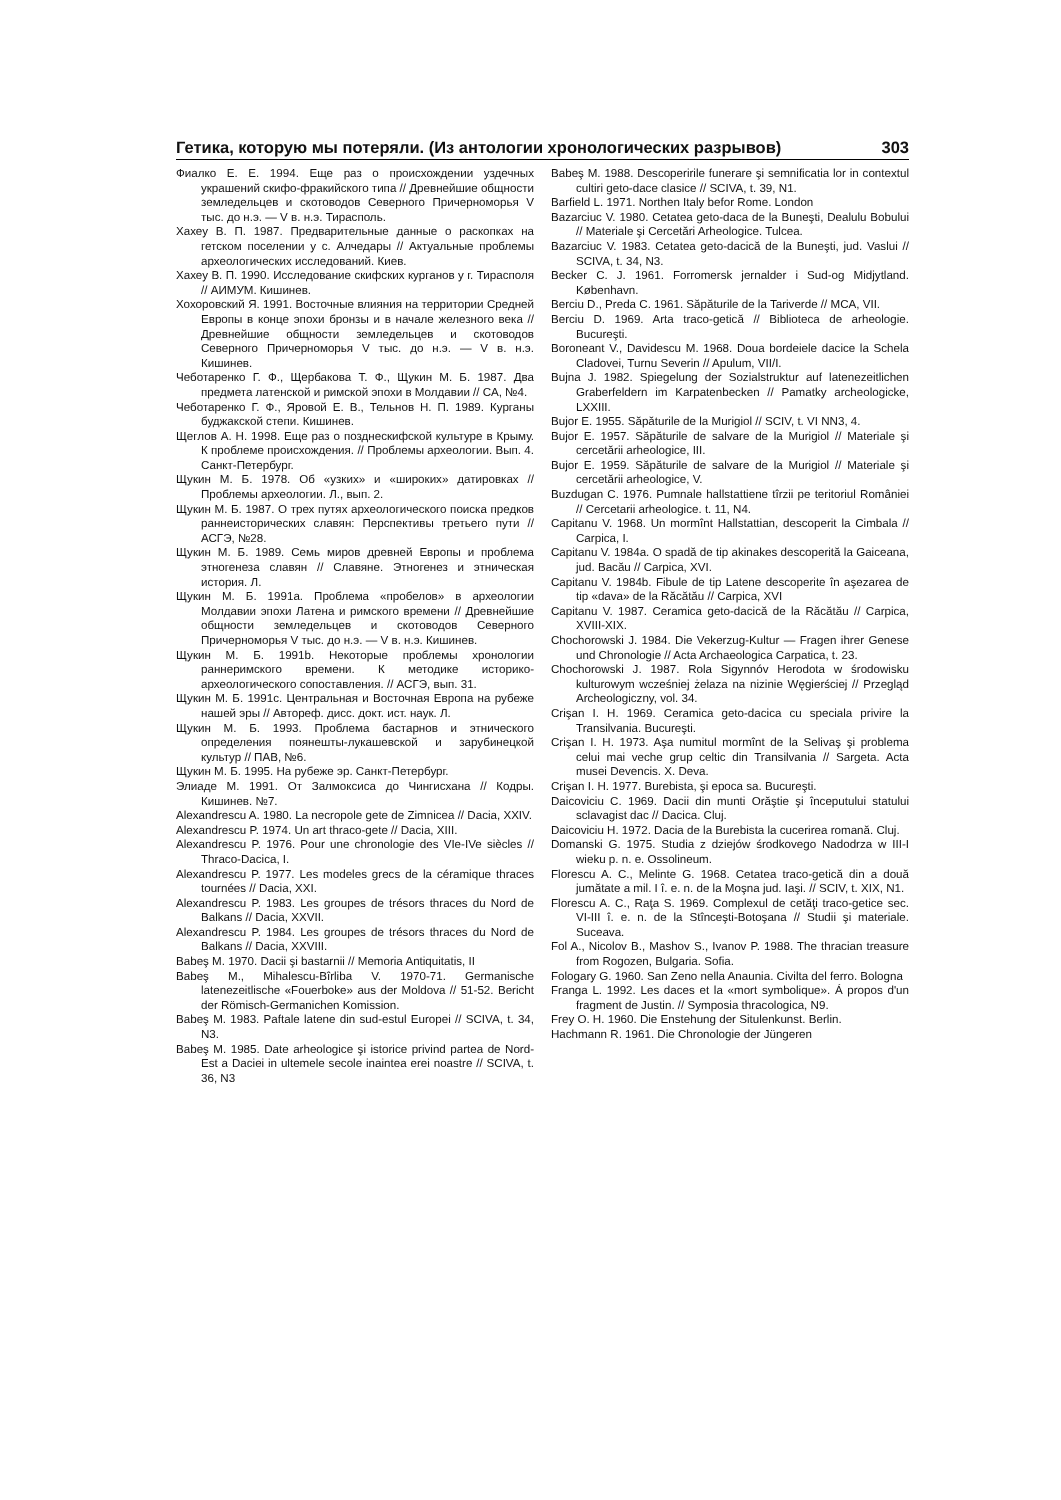Гетика, которую мы потеряли. (Из антологии хронологических разрывов) 303
Фиалко Е. Е. 1994. Еще раз о происхождении уздечных украшений скифо-фракийского типа // Древнейшие общности земледельцев и скотоводов Северного Причерноморья V тыс. до н.э. — V в. н.э. Тирасполь.
Хахеу В. П. 1987. Предварительные данные о раскопках на гетском поселении у с. Алчедары // Актуальные проблемы археологических исследований. Киев.
Хахеу В. П. 1990. Исследование скифских курганов у г. Тирасполя // АИМУМ. Кишинев.
Хохоровский Я. 1991. Восточные влияния на территории Средней Европы в конце эпохи бронзы и в начале железного века // Древнейшие общности земледельцев и скотоводов Северного Причерноморья V тыс. до н.э. — V в. н.э. Кишинев.
Чеботаренко Г. Ф., Щербакова Т. Ф., Щукин М. Б. 1987. Два предмета латенской и римской эпохи в Молдавии // СА, №4.
Чеботаренко Г. Ф., Яровой Е. В., Тельнов Н. П. 1989. Курганы буджакской степи. Кишинев.
Щеглов А. Н. 1998. Еще раз о позднескифской культуре в Крыму. К проблеме происхождения. // Проблемы археологии. Вып. 4. Санкт-Петербург.
Щукин М. Б. 1978. Об «узких» и «широких» датировках // Проблемы археологии. Л., вып. 2.
Щукин М. Б. 1987. О трех путях археологического поиска предков раннеисторических славян: Перспективы третьего пути // АСГЭ, №28.
Щукин М. Б. 1989. Семь миров древней Европы и проблема этногенеза славян // Славяне. Этногенез и этническая история. Л.
Щукин М. Б. 1991a. Проблема «пробелов» в археологии Молдавии эпохи Латена и римского времени // Древнейшие общности земледельцев и скотоводов Северного Причерноморья V тыс. до н.э. — V в. н.э. Кишинев.
Щукин М. Б. 1991b. Некоторые проблемы хронологии раннеримского времени. К методике историко-археологического сопоставления. // АСГЭ, вып. 31.
Щукин М. Б. 1991c. Центральная и Восточная Европа на рубеже нашей эры // Автореф. дисс. докт. ист. наук. Л.
Щукин М. Б. 1993. Проблема бастарнов и этнического определения поянешты-лукашевской и зарубинецкой культур // ПАВ, №6.
Щукин М. Б. 1995. На рубеже эр. Санкт-Петербург.
Элиаде М. 1991. От Залмоксиса до Чингисхана // Кодры. Кишинев. №7.
Alexandrescu A. 1980. La necropole gete de Zimnicea // Dacia, XXIV.
Alexandrescu P. 1974. Un art thraco-gete // Dacia, XIII.
Alexandrescu P. 1976. Pour une chronologie des VIe-IVe siècles // Thraco-Dacica, I.
Alexandrescu P. 1977. Les modeles grecs de la céramique thraces tournées // Dacia, XXI.
Alexandrescu P. 1983. Les groupes de trésors thraces du Nord de Balkans // Dacia, XXVII.
Alexandrescu P. 1984. Les groupes de trésors thraces du Nord de Balkans // Dacia, XXVIII.
Babeş M. 1970. Dacii şi bastarnii // Memoria Antiquitatis, II
Babeş M., Mihalescu-Bîrliba V. 1970-71. Germanische latenezeitlische «Fouerboke» aus der Moldova // 51-52. Bericht der Römisch-Germanichen Komission.
Babeş M. 1983. Paftale latene din sud-estul Europei // SCIVA, t. 34, N3.
Babeş M. 1985. Date arheologice şi istorice privind partea de Nord-Est a Daciei in ultemele secole inaintea erei noastre // SCIVA, t. 36, N3
Babeş M. 1988. Descoperirile funerare şi semnificatia lor in contextul cultiri geto-dace clasice // SCIVA, t. 39, N1.
Barfield L. 1971. Northen Italy befor Rome. London
Bazarciuc V. 1980. Cetatea geto-daca de la Buneşti, Dealulu Bobului // Materiale şi Cercetări Arheologice. Tulcea.
Bazarciuc V. 1983. Cetatea geto-dacică de la Buneşti, jud. Vaslui // SCIVA, t. 34, N3.
Becker C. J. 1961. Forromersk jernalder i Sud-og Midjytland. København.
Berciu D., Preda C. 1961. Săpăturile de la Tariverde // MCA, VII.
Berciu D. 1969. Arta traco-getică // Biblioteca de arheologie. Bucureşti.
Boroneant V., Davidescu M. 1968. Doua bordeiele dacice la Schela Cladovei, Turnu Severin // Apulum, VII/I.
Bujna J. 1982. Spiegelung der Sozialstruktur auf latenezeitlichen Graberfeldern im Karpatenbecken // Pamatky archeologicke, LXXIII.
Bujor E. 1955. Săpăturile de la Murigiol // SCIV, t. VI NN3, 4.
Bujor E. 1957. Săpăturile de salvare de la Murigiol // Materiale şi cercetării arheologice, III.
Bujor E. 1959. Săpăturile de salvare de la Murigiol // Materiale şi cercetării arheologice, V.
Buzdugan C. 1976. Pumnale hallstattiene tîrzii pe teritoriul României // Cercetarii arheologice. t. 11, N4.
Capitanu V. 1968. Un mormînt Hallstattian, descoperit la Cimbala // Carpica, I.
Capitanu V. 1984a. O spadă de tip akinakes descoperită la Gaiceana, jud. Bacău // Carpica, XVI.
Capitanu V. 1984b. Fibule de tip Latene descoperite în aşezarea de tip «dava» de la Răcătău // Carpica, XVI
Capitanu V. 1987. Ceramica geto-dacică de la Răcătău // Carpica, XVIII-XIX.
Chochorowski J. 1984. Die Vekerzug-Kultur — Fragen ihrer Genese und Chronologie // Acta Archaeologica Carpatica, t. 23.
Chochorowski J. 1987. Rola Sigynnóv Herodota w środowisku kulturowym wcześniej żelaza na nizinie Węgierściej // Przegląd Archeologiczny, vol. 34.
Crişan I. H. 1969. Ceramica geto-dacica cu speciala privire la Transilvania. Bucureşti.
Crişan I. H. 1973. Aşa numitul mormînt de la Selivaş şi problema celui mai veche grup celtic din Transilvania // Sargeta. Acta musei Devencis. X. Deva.
Crişan I. H. 1977. Burebista, şi epoca sa. Bucureşti.
Daicoviciu C. 1969. Dacii din munti Orăştie şi începutului statului sclavagist dac // Dacica. Cluj.
Daicoviciu H. 1972. Dacia de la Burebista la cucerirea romană. Cluj.
Domanski G. 1975. Studia z dziejów środkovego Nadodrza w III-I wieku p. n. e. Ossolineum.
Florescu A. C., Melinte G. 1968. Cetatea traco-getică din a două jumătate a mil. I î. e. n. de la Moşna jud. Iaşi. // SCIV, t. XIX, N1.
Florescu A. C., Raţa S. 1969. Complexul de cetăţi traco-getice sec. VI-III î. e. n. de la Stînceşti-Botoşana // Studii şi materiale. Suceava.
Fol A., Nicolov B., Mashov S., Ivanov P. 1988. The thracian treasure from Rogozen, Bulgaria. Sofia.
Fologary G. 1960. San Zeno nella Anaunia. Civilta del ferro. Bologna
Franga L. 1992. Les daces et la «mort symbolique». Á propos d'un fragment de Justin. // Symposia thracologica, N9.
Frey O. H. 1960. Die Enstehung der Situlenkunst. Berlin.
Hachmann R. 1961. Die Chronologie der Jüngeren